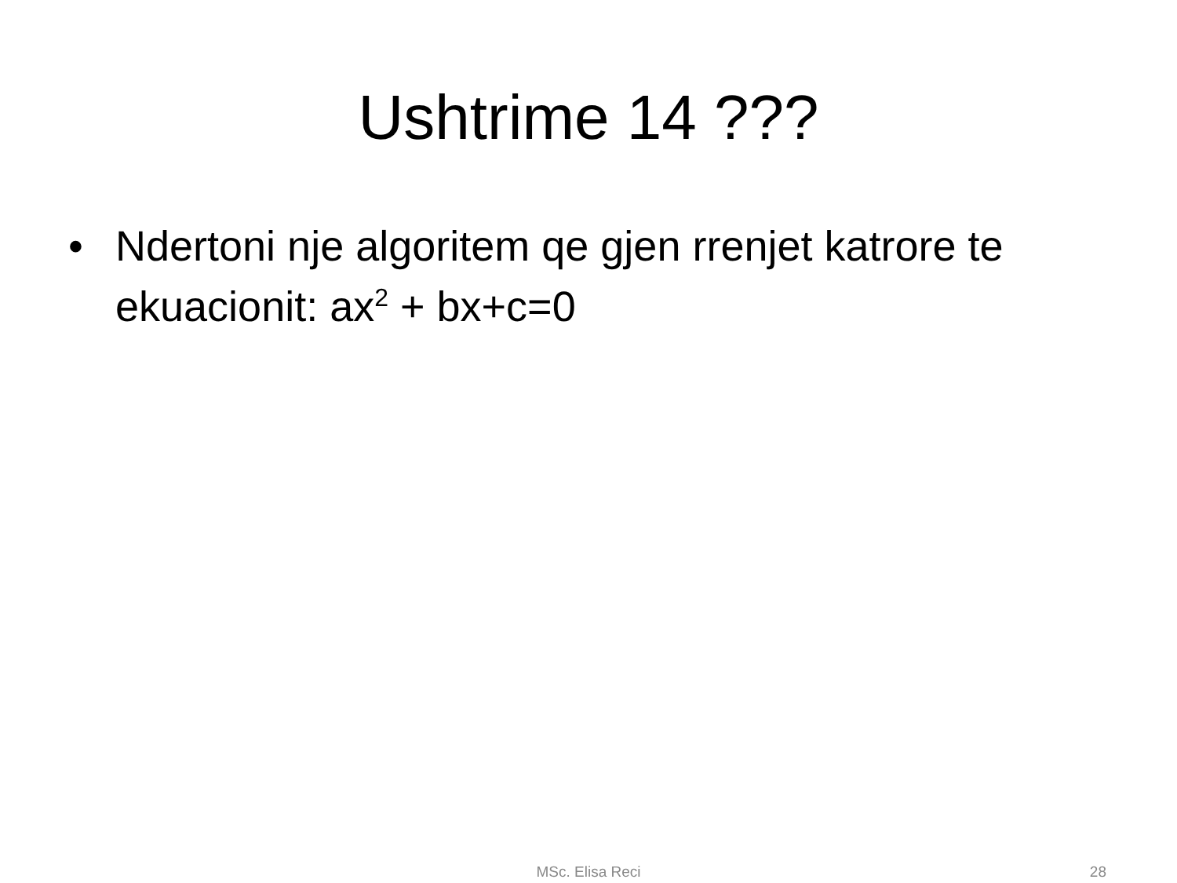Ushtrime 14 ???
• Ndertoni nje algoritem qe gjen rrenjet katrore te ekuacionit: ax<sup>2</sup> + bx+c=0
MSc. Elisa Reci 28